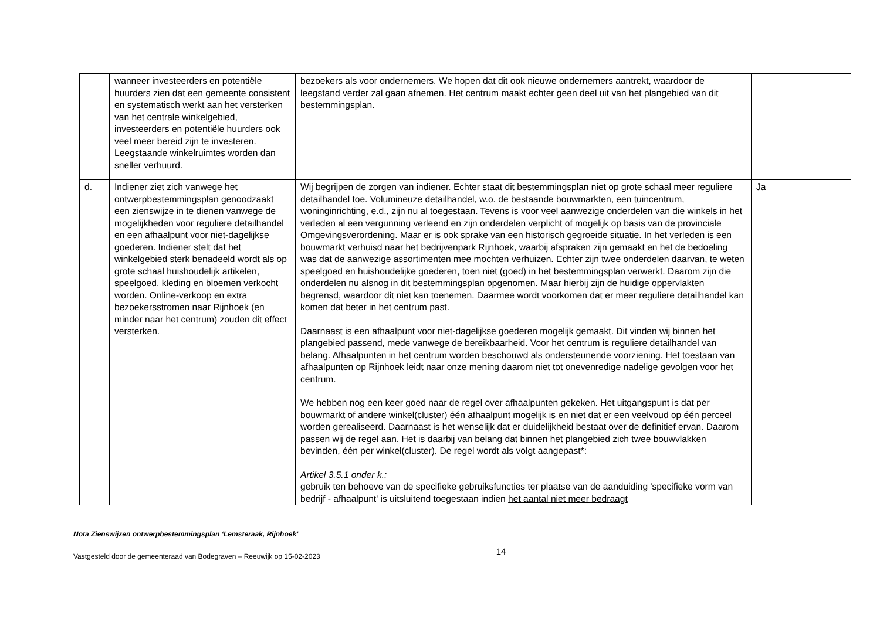| | wanneer investeerders en potentiële huurders zien dat een gemeente consistent en systematisch werkt aan het versterken van het centrale winkelgebied, investeerders en potentiële huurders ook veel meer bereid zijn te investeren. Leegstaande winkelruimtes worden dan sneller verhuurd. | bezoekers als voor ondernemers. We hopen dat dit ook nieuwe ondernemers aantrekt, waardoor de leegstand verder zal gaan afnemen. Het centrum maakt echter geen deel uit van het plangebied van dit bestemmingsplan. | |
| d. | Indiener ziet zich vanwege het ontwerpbestemmingsplan genoodzaakt een zienswijze in te dienen vanwege de mogelijkheden voor reguliere detailhandel en een afhaalpunt voor niet-dagelijkse goederen. Indiener stelt dat het winkelgebied sterk benadeeld wordt als op grote schaal huishoudelijk artikelen, speelgoed, kleding en bloemen verkocht worden. Online-verkoop en extra bezoekersstromen naar Rijnhoek (en minder naar het centrum) zouden dit effect versterken. | Wij begrijpen de zorgen van indiener. Echter staat dit bestemmingsplan niet op grote schaal meer reguliere detailhandel toe. Volumineuze detailhandel, w.o. de bestaande bouwmarkten, een tuincentrum, woninginrichting, e.d., zijn nu al toegestaan. Tevens is voor veel aanwezige onderdelen van die winkels in het verleden al een vergunning verleend en zijn onderdelen verplicht of mogelijk op basis van de provinciale Omgevingsverordening. Maar er is ook sprake van een historisch gegroeide situatie. In het verleden is een bouwmarkt verhuisd naar het bedrijvenpark Rijnhoek, waarbij afspraken zijn gemaakt en het de bedoeling was dat de aanwezige assortimenten mee mochten verhuizen. Echter zijn twee onderdelen daarvan, te weten speelgoed en huishoudelijke goederen, toen niet (goed) in het bestemmingsplan verwerkt. Daarom zijn die onderdelen nu alsnog in dit bestemmingsplan opgenomen. Maar hierbij zijn de huidige oppervlakten begrensd, waardoor dit niet kan toenemen. Daarmee wordt voorkomen dat er meer reguliere detailhandel kan komen dat beter in het centrum past. Daarnaast is een afhaalpunt voor niet-dagelijkse goederen mogelijk gemaakt. Dit vinden wij binnen het plangebied passend, mede vanwege de bereikbaarheid. Voor het centrum is reguliere detailhandel van belang. Afhaalpunten in het centrum worden beschouwd als ondersteunende voorziening. Het toestaan van afhaalpunten op Rijnhoek leidt naar onze mening daarom niet tot onevenredige nadelige gevolgen voor het centrum. We hebben nog een keer goed naar de regel over afhaalpunten gekeken. Het uitgangspunt is dat per bouwmarkt of andere winkel(cluster) één afhaalpunt mogelijk is en niet dat er een veelvoud op één perceel worden gerealiseerd. Daarnaast is het wenselijk dat er duidelijkheid bestaat over de definitief ervan. Daarom passen wij de regel aan. Het is daarbij van belang dat binnen het plangebied zich twee bouwvlakken bevinden, één per winkel(cluster). De regel wordt als volgt aangepast*: Artikel 3.5.1 onder k.: gebruik ten behoeve van de specifieke gebruiksfuncties ter plaatse van de aanduiding 'specifieke vorm van bedrijf - afhaalpunt' is uitsluitend toegestaan indien het aantal niet meer bedraagt | Ja |
Nota Zienswijzen ontwerpbestemmingsplan ‘Lemsteraak, Rijnhoek’
Vastgesteld door de gemeenteraad van Bodegraven – Reeuwijk op 15-02-2023 14